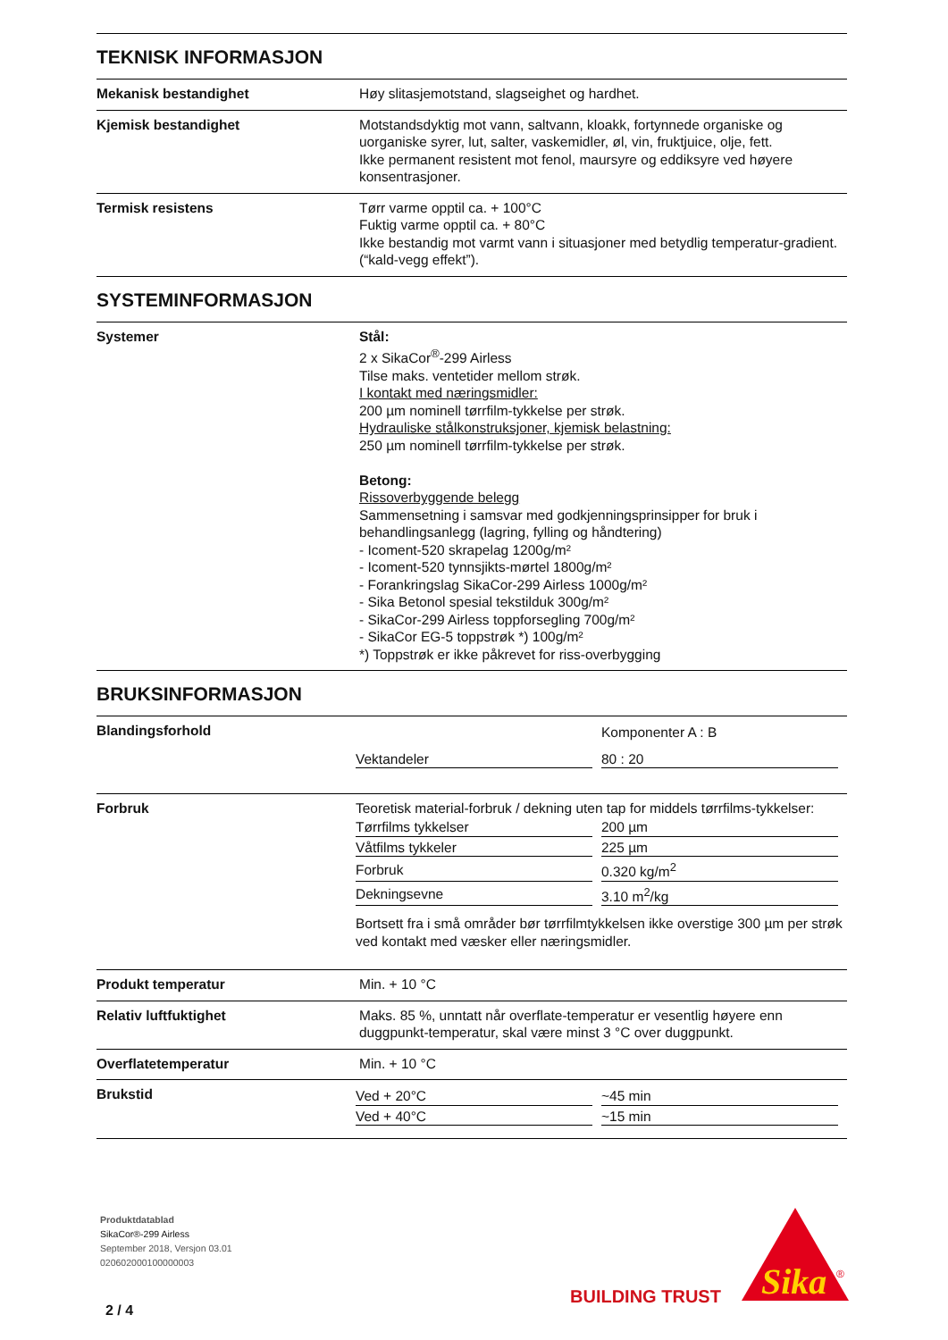TEKNISK INFORMASJON
Mekanisk bestandighet Høy slitasjemotstand, slagseighet og hardhet.
Kjemisk bestandighet Motstandsdyktig mot vann, saltvann, kloakk, fortynnede organiske og uorganiske syrer, lut, salter, vaskemidler, øl, vin, fruktjuice, olje, fett.
Ikke permanent resistent mot fenol, maursyre og eddiksyre ved høyere konsentrasjoner.
Termisk resistens Tørr varme opptil ca. + 100°C
Fuktig varme opptil ca. + 80°C
Ikke bestandig mot varmt vann i situasjoner med betydlig temperatur-gradient. (“kald-vegg effekt”).
SYSTEMINFORMASJON
Systemer Stål:
2 x SikaCor<sup>®</sup>-299 Airless
Tilse maks. ventetider mellom strøk.
I kontakt med næringsmidler:
200 µm nominell tørrfilm-tykkelse per strøk.
Hydrauliske stålkonstruksjoner, kjemisk belastning:
250 µm nominell tørrfilm-tykkelse per strøk.
Betong:
Rissoverbyggende belegg
Sammensetning i samsvar med godkjenningsprinsipper for bruk i behandlingsanlegg (lagring, fylling og håndtering)
- Icoment-520 skrapelag 1200g/m²
- Icoment-520 tynnsjikts-mørtel 1800g/m²
- Forankringslag SikaCor-299 Airless 1000g/m²
- Sika Betonol spesial tekstilduk 300g/m²
- SikaCor-299 Airless toppforsegling 700g/m²
- SikaCor EG-5 toppstrøk *) 100g/m²
*) Toppstrøk er ikke påkrevet for riss-overbygging
BRUKSINFORMASJON
Blandingsforhold
| | Komponenter A : B |
| Vektandeler | 80 : 20 |
Forbruk Teoretisk material-forbruk / dekning uten tap for middels tørrfilms-tykkelser:
| Tørrfilms tykkelser | 200 µm |
| Våtfilms tykkeler | 225 µm |
| Forbruk | 0.320 kg/m<sup>2</sup> |
| Dekningsevne | 3.10 m<sup>2</sup>/kg |
Bortsett fra i små områder bør tørrfilmtykkelsen ikke overstige 300 µm per strøk ved kontakt med væsker eller næringsmidler.
Produkt temperatur Min. + 10 °C
Relativ luftfuktighet Maks. 85 %, unntatt når overflate-temperatur er vesentlig høyere enn duggpunkt-temperatur, skal være minst 3 °C over duggpunkt.
Overflatetemperatur Min. + 10 °C
Brukstid
| Ved + 20°C | ~45 min |
| Ved + 40°C | ~15 min |
Produktdatablad
SikaCor®-299 Airless
September 2018, Versjon 03.01
020602000100000003
2 / 4
BUILDING TRUST
Sika
®